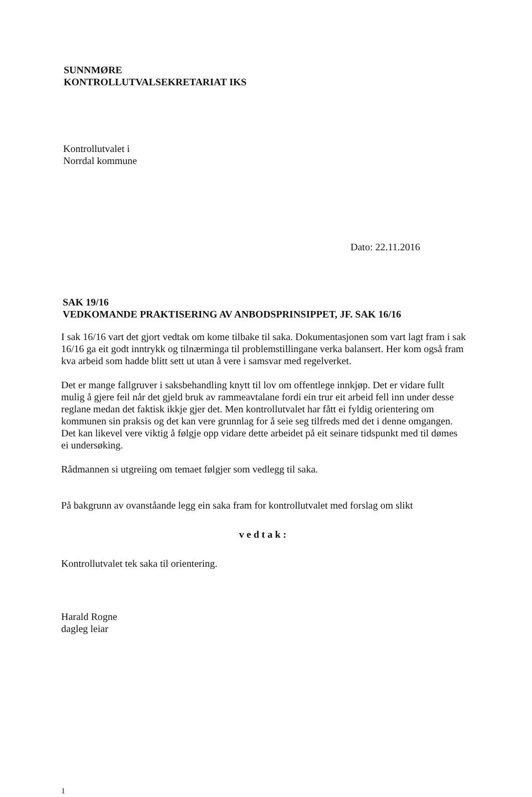SUNNMØRE
KONTROLLUTVALSEKRETARIAT IKS
Kontrollutvalet i
Norrdal kommune
Dato: 22.11.2016
SAK 19/16
VEDKOMANDE PRAKTISERING AV ANBODSPRINSIPPET, JF. SAK 16/16
I sak 16/16 vart det gjort vedtak om kome tilbake til saka. Dokumentasjonen som vart lagt fram i sak 16/16 ga eit godt inntrykk og tilnærminga til problemstillingane verka balansert. Her kom også fram kva arbeid som hadde blitt sett ut utan å vere i samsvar med regelverket.
Det er mange fallgruver i saksbehandling knytt til lov om offentlege innkjøp. Det er vidare fullt mulig å gjere feil når det gjeld bruk av rammeavtalane fordi ein trur eit arbeid fell inn under desse reglane medan det faktisk ikkje gjer det. Men kontrollutvalet har fått ei fyldig orientering om kommunen sin praksis og det kan vere grunnlag for å seie seg tilfreds med det i denne omgangen. Det kan likevel vere viktig å følgje opp vidare dette arbeidet på eit seinare tidspunkt med til dømes ei undersøking.
Rådmannen si utgreiing om temaet følgjer som vedlegg til saka.
På bakgrunn av ovanståande legg ein saka fram for kontrollutvalet med forslag om slikt
vedtak:
Kontrollutvalet tek saka til orientering.
Harald Rogne
dagleg leiar
1